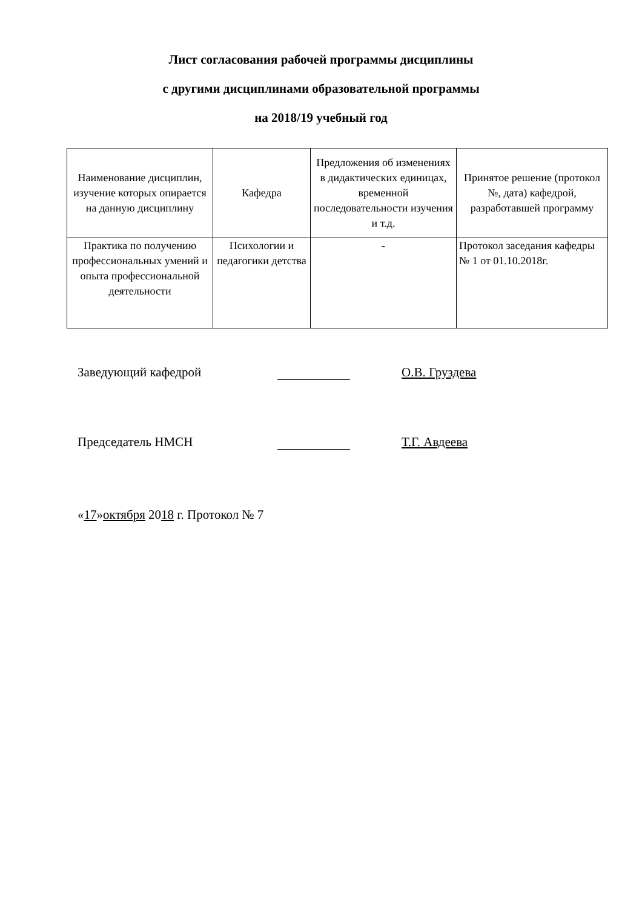Лист согласования рабочей программы дисциплины
с другими дисциплинами образовательной программы
на 2018/19 учебный год
| Наименование дисциплин, изучение которых опирается на данную дисциплину | Кафедра | Предложения об изменениях в дидактических единицах, временной последовательности изучения и т.д. | Принятое решение (протокол №, дата) кафедрой, разработавшей программу |
| Практика по получению профессиональных умений и опыта профессиональной деятельности | Психологии и педагогики детства | - | Протокол заседания кафедры № 1 от 01.10.2018г. |
Заведующий кафедрой О.В. Груздева
Председатель НМСН Т.Г. Авдеева
« 17 » октября 20 18 г. Протокол № 7